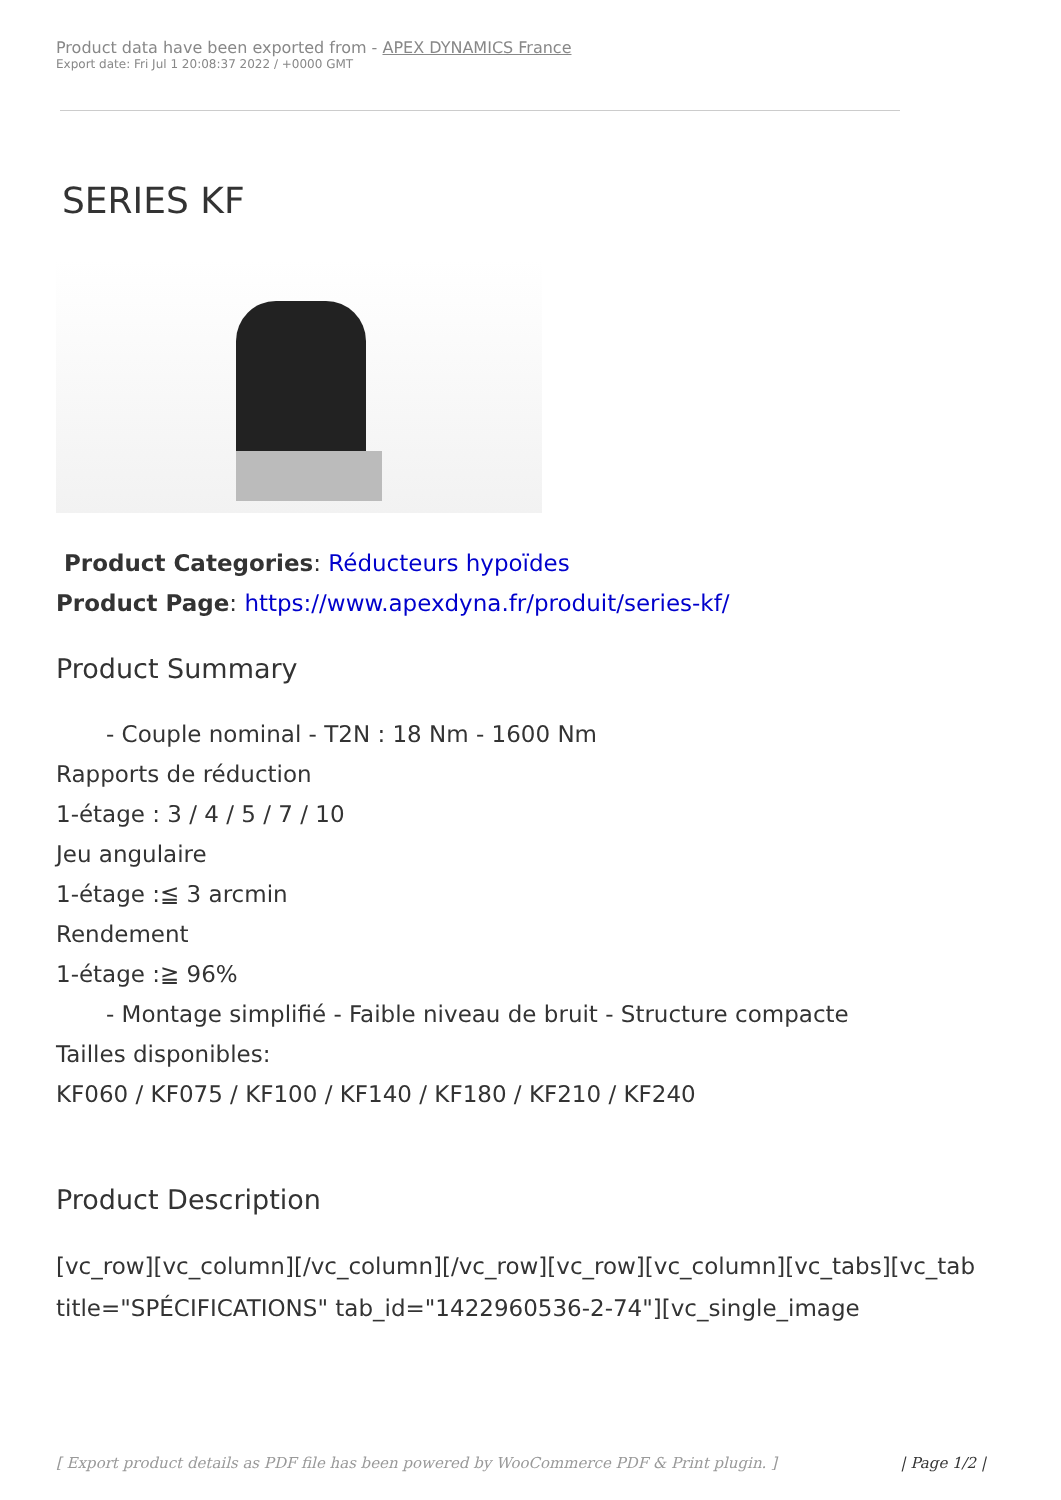Product data have been exported from - APEX DYNAMICS France
Export date: Fri Jul 1 20:08:37 2022 / +0000 GMT
SERIES KF
Product Categories: Réducteurs hypoïdes
Product Page: https://www.apexdyna.fr/produit/series-kf/
Product Summary
- Couple nominal - T2N : 18 Nm - 1600 Nm
Rapports de réduction
1-étage : 3 / 4 / 5 / 7 / 10
Jeu angulaire
1-étage :≦ 3 arcmin
Rendement
1-étage :≧ 96%
- Montage simplifié - Faible niveau de bruit - Structure compacte
Tailles disponibles:
KF060 / KF075 / KF100 / KF140 / KF180 / KF210 / KF240
Product Description
[vc_row][vc_column][/vc_column][/vc_row][vc_row][vc_column][vc_tabs][vc_tab title="SPÉCIFICATIONS" tab_id="1422960536-2-74"][vc_single_image
[ Export product details as PDF file has been powered by WooCommerce PDF & Print plugin. ] | Page 1/2 |